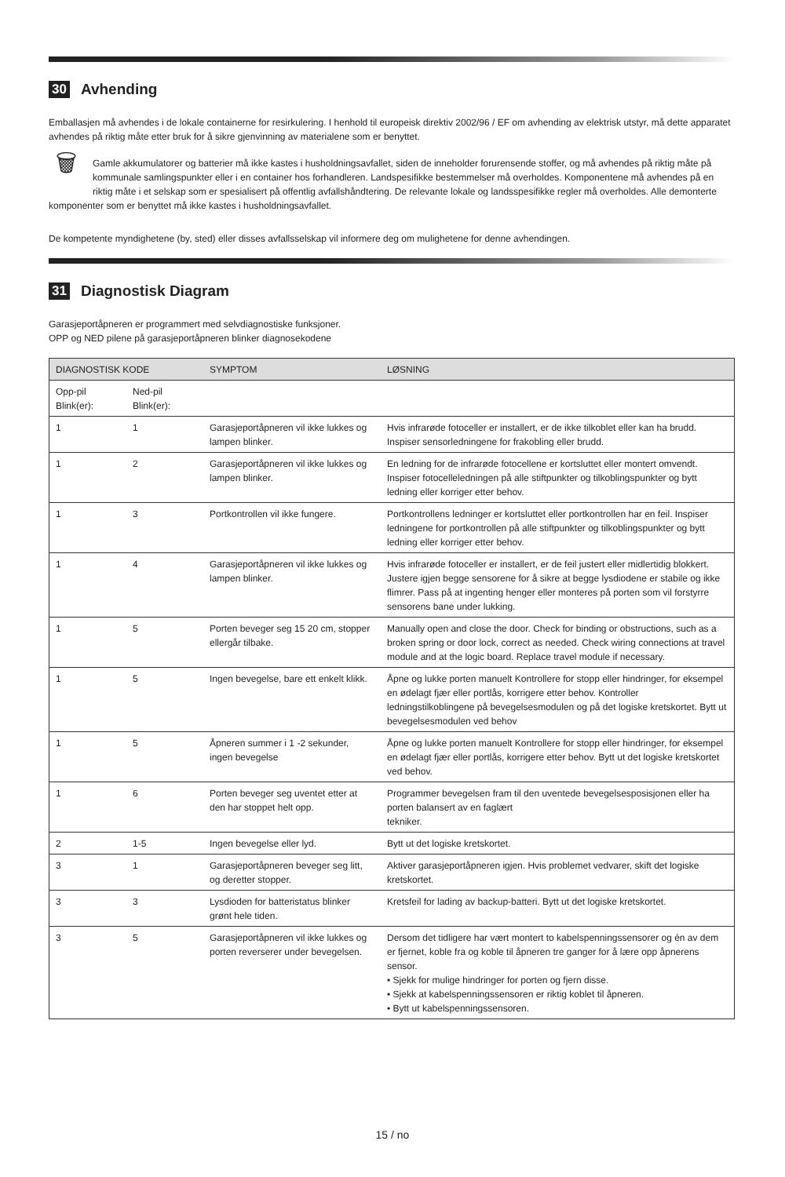30 Avhending
Emballasjen må avhendes i de lokale containerne for resirkulering. I henhold til europeisk direktiv 2002/96 / EF om avhending av elektrisk utstyr, må dette apparatet avhendes på riktig måte etter bruk for å sikre gjenvinning av materialene som er benyttet.
🗑 Gamle akkumulatorer og batterier må ikke kastes i husholdningsavfallet, siden de inneholder forurensende stoffer, og må avhendes på riktig måte på kommunale samlingspunkter eller i en container hos forhandleren. Landspesifikke bestemmelser må overholdes. Komponentene må avhendes på en riktig måte i et selskap som er spesialisert på offentlig avfallshåndtering. De relevante lokale og landsspesifikke regler må overholdes. Alle demonterte komponenter som er benyttet må ikke kastes i husholdningsavfallet.
De kompetente myndighetene (by, sted) eller disses avfallsselskap vil informere deg om mulighetene for denne avhendingen.
31 Diagnostisk Diagram
Garasjeportåpneren er programmert med selvdiagnostiske funksjoner.
OPP og NED pilene på garasjeportåpneren blinker diagnosekodene
| DIAGNOSTISK KODE | | SYMPTOM | LØSNING |
| --- | --- | --- | --- |
| Opp-pil Blink(er): | Ned-pil Blink(er): | | |
| 1 | 1 | Garasjeportåpneren vil ikke lukkes og lampen blinker. | Hvis infrarøde fotoceller er installert, er de ikke tilkoblet eller kan ha brudd. Inspiser sensorledningene for frakobling eller brudd. |
| 1 | 2 | Garasjeportåpneren vil ikke lukkes og lampen blinker. | En ledning for de infrarøde fotocellene er kortsluttet eller montert omvendt. Inspiser fotocelleledningen på alle stiftpunkter og tilkoblingspunkter og bytt ledning eller korriger etter behov. |
| 1 | 3 | Portkontrollen vil ikke fungere. | Portkontrollens ledninger er kortsluttet eller portkontrollen har en feil. Inspiser ledningene for portkontrollen på alle stiftpunkter og tilkoblingspunkter og bytt ledning eller korriger etter behov. |
| 1 | 4 | Garasjeportåpneren vil ikke lukkes og lampen blinker. | Hvis infrarøde fotoceller er installert, er de feil justert eller midlertidig blokkert. Justere igjen begge sensorene for å sikre at begge lysdiodene er stabile og ikke flimrer. Pass på at ingenting henger eller monteres på porten som vil forstyrre sensorens bane under lukking. |
| 1 | 5 | Porten beveger seg 15 20 cm, stopper ellergår tilbake. | Manually open and close the door. Check for binding or obstructions, such as a broken spring or door lock, correct as needed. Check wiring connections at travel module and at the logic board. Replace travel module if necessary. |
| 1 | 5 | Ingen bevegelse, bare ett enkelt klikk. | Åpne og lukke porten manuelt Kontrollere for stopp eller hindringer, for eksempel en ødelagt fjær eller portlås, korrigere etter behov. Kontroller ledningstilkoblingene på bevegelsesmodulen og på det logiske kretskortet. Bytt ut bevegelsesmodulen ved behov |
| 1 | 5 | Åpneren summer i 1 -2 sekunder, ingen bevegelse | Åpne og lukke porten manuelt Kontrollere for stopp eller hindringer, for eksempel en ødelagt fjær eller portlås, korrigere etter behov. Bytt ut det logiske kretskortet ved behov. |
| 1 | 6 | Porten beveger seg uventet etter at den har stoppet helt opp. | Programmer bevegelsen fram til den uventede bevegelsesposisjonen eller ha porten balansert av en faglært tekniker. |
| 2 | 1-5 | Ingen bevegelse eller lyd. | Bytt ut det logiske kretskortet. |
| 3 | 1 | Garasjeportåpneren beveger seg litt, og deretter stopper. | Aktiver garasjeportåpneren igjen. Hvis problemet vedvarer, skift det logiske kretskortet. |
| 3 | 3 | Lysdioden for batteristatus blinker grønt hele tiden. | Kretsfeil for lading av backup-batteri. Bytt ut det logiske kretskortet. |
| 3 | 5 | Garasjeportåpneren vil ikke lukkes og porten reverserer under bevegelsen. | Dersom det tidligere har vært montert to kabelspenningssensorer og én av dem er fjernet, koble fra og koble til åpneren tre ganger for å lære opp åpnerens sensor. • Sjekk for mulige hindringer for porten og fjern disse. • Sjekk at kabelspenningssensoren er riktig koblet til åpneren. • Bytt ut kabelspenningssensoren. |
15 / no